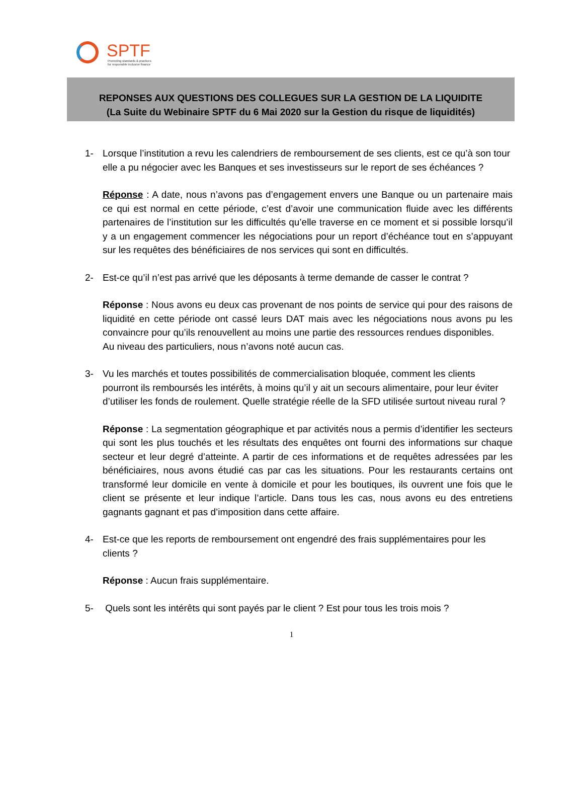SPTF
Promoting standards & practices
for responsible inclusive finance
REPONSES AUX QUESTIONS DES COLLEGUES SUR LA GESTION DE LA LIQUIDITE
(La Suite du Webinaire SPTF du 6 Mai 2020 sur la Gestion du risque de liquidités)
1- Lorsque l’institution a revu les calendriers de remboursement de ses clients, est ce qu’à son tour elle a pu négocier avec les Banques et ses investisseurs sur le report de ses échéances ?
Réponse : A date, nous n’avons pas d’engagement envers une Banque ou un partenaire mais ce qui est normal en cette période, c’est d’avoir une communication fluide avec les différents partenaires de l’institution sur les difficultés qu’elle traverse en ce moment et si possible lorsqu’il y a un engagement commencer les négociations pour un report d’échéance tout en s’appuyant sur les requêtes des bénéficiaires de nos services qui sont en difficultés.
2- Est-ce qu’il n’est pas arrivé que les déposants à terme demande de casser le contrat ?
Réponse : Nous avons eu deux cas provenant de nos points de service qui pour des raisons de liquidité en cette période ont cassé leurs DAT mais avec les négociations nous avons pu les convaincre pour qu’ils renouvellent au moins une partie des ressources rendues disponibles.
Au niveau des particuliers, nous n’avons noté aucun cas.
3- Vu les marchés et toutes possibilités de commercialisation bloquée, comment les clients pourront ils remboursés les intérêts, à moins qu’il y ait un secours alimentaire, pour leur éviter d’utiliser les fonds de roulement. Quelle stratégie réelle de la SFD utilisée surtout niveau rural ?
Réponse : La segmentation géographique et par activités nous a permis d’identifier les secteurs qui sont les plus touchés et les résultats des enquêtes ont fourni des informations sur chaque secteur et leur degré d’atteinte. A partir de ces informations et de requêtes adressées par les bénéficiaires, nous avons étudié cas par cas les situations. Pour les restaurants certains ont transformé leur domicile en vente à domicile et pour les boutiques, ils ouvrent une fois que le client se présente et leur indique l’article. Dans tous les cas, nous avons eu des entretiens gagnants gagnant et pas d’imposition dans cette affaire.
4- Est-ce que les reports de remboursement ont engendré des frais supplémentaires pour les clients ?
Réponse : Aucun frais supplémentaire.
5- Quels sont les intérêts qui sont payés par le client ? Est pour tous les trois mois ?
1